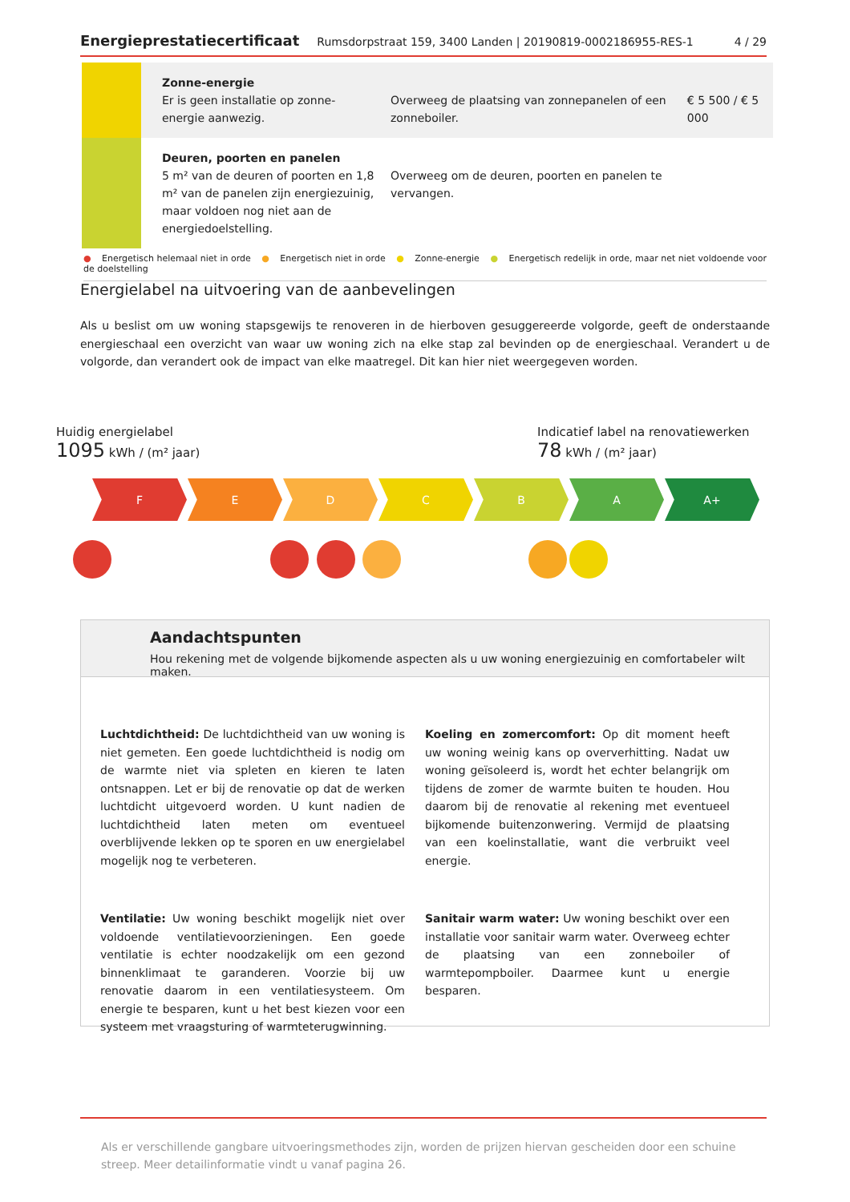Energieprestatiecertificaat Rumsdorpstraat 159, 3400 Landen | 20190819-0002186955-RES-1 4 / 29
| | Zonne-energie Er is geen installatie op zonne-energie aanwezig. | Overweeg de plaatsing van zonnepanelen of een zonneboiler. | € 5 500 / € 5 000 |
| | Deuren, poorten en panelen 5 m² van de deuren of poorten en 1,8 m² van de panelen zijn energiezuinig, maar voldoen nog niet aan de energiedoelstelling. | Overweeg om de deuren, poorten en panelen te vervangen. | |
● Energetisch helemaal niet in orde ● Energetisch niet in orde ● Zonne-energie ● Energetisch redelijk in orde, maar net niet voldoende voor de doelstelling
Energielabel na uitvoering van de aanbevelingen
Als u beslist om uw woning stapsgewijs te renoveren in de hierboven gesuggereerde volgorde, geeft de onderstaande energieschaal een overzicht van waar uw woning zich na elke stap zal bevinden op de energieschaal. Verandert u de volgorde, dan verandert ook de impact van elke maatregel. Dit kan hier niet weergegeven worden.
Huidig energielabel
1095 kWh / (m² jaar)
Indicatief label na renovatiewerken
78 kWh / (m² jaar)
F E D C B A A+
Aandachtspunten
Hou rekening met de volgende bijkomende aspecten als u uw woning energiezuinig en comfortabeler wilt maken.
Luchtdichtheid: De luchtdichtheid van uw woning is niet gemeten. Een goede luchtdichtheid is nodig om de warmte niet via spleten en kieren te laten ontsnappen. Let er bij de renovatie op dat de werken luchtdicht uitgevoerd worden. U kunt nadien de luchtdichtheid laten meten om eventueel overblijvende lekken op te sporen en uw energielabel mogelijk nog te verbeteren.
Ventilatie: Uw woning beschikt mogelijk niet over voldoende ventilatievoorzieningen. Een goede ventilatie is echter noodzakelijk om een gezond binnenklimaat te garanderen. Voorzie bij uw renovatie daarom in een ventilatiesysteem. Om energie te besparen, kunt u het best kiezen voor een systeem met vraagsturing of warmteterugwinning.
Koeling en zomercomfort: Op dit moment heeft uw woning weinig kans op oververhitting. Nadat uw woning geïsoleerd is, wordt het echter belangrijk om tijdens de zomer de warmte buiten te houden. Hou daarom bij de renovatie al rekening met eventueel bijkomende buitenzonwering. Vermijd de plaatsing van een koelinstallatie, want die verbruikt veel energie.
Sanitair warm water: Uw woning beschikt over een installatie voor sanitair warm water. Overweeg echter de plaatsing van een zonneboiler of warmtepompboiler. Daarmee kunt u energie besparen.
Als er verschillende gangbare uitvoeringsmethodes zijn, worden de prijzen hiervan gescheiden door een schuine streep. Meer detailinformatie vindt u vanaf pagina 26.